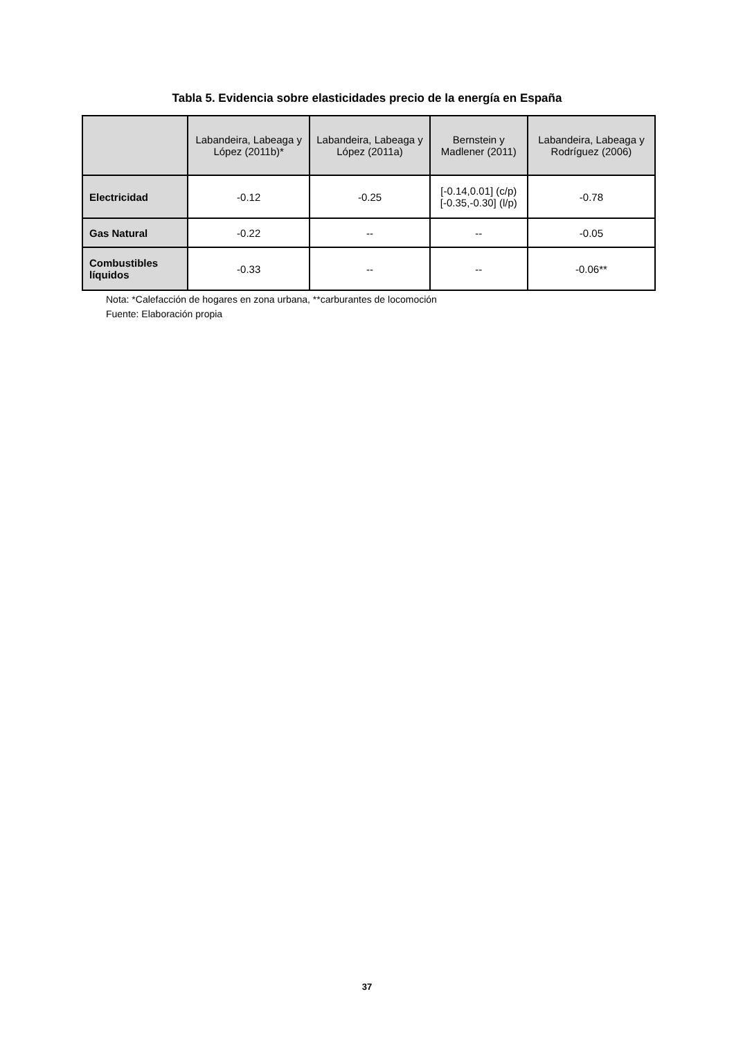Tabla 5. Evidencia sobre elasticidades precio de la energía en España
| | Labandeira, Labeaga y López (2011b)* | Labandeira, Labeaga y López (2011a) | Bernstein y Madlener (2011) | Labandeira, Labeaga y Rodríguez (2006) |
| --- | --- | --- | --- | --- |
| Electricidad | -0.12 | -0.25 | [-0.14,0.01] (c/p) [-0.35,-0.30] (l/p) | -0.78 |
| Gas Natural | -0.22 | -- | -- | -0.05 |
| Combustibles líquidos | -0.33 | -- | -- | -0.06** |
Nota: *Calefacción de hogares en zona urbana, **carburantes de locomoción
Fuente: Elaboración propia
37